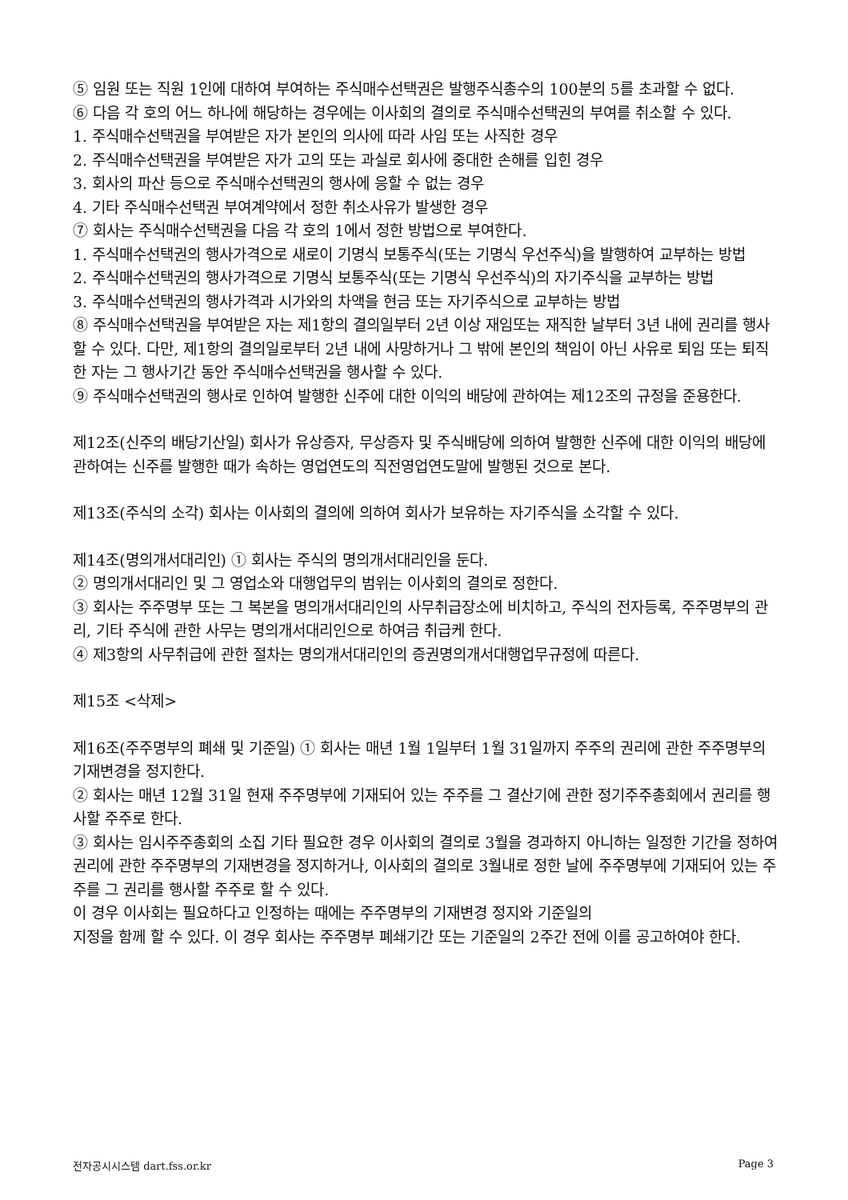⑤ 임원 또는 직원 1인에 대하여 부여하는 주식매수선택권은 발행주식총수의 100분의 5를 초과할 수 없다.
⑥ 다음 각 호의 어느 하나에 해당하는 경우에는 이사회의 결의로 주식매수선택권의 부여를 취소할 수 있다.
1. 주식매수선택권을 부여받은 자가 본인의 의사에 따라 사임 또는 사직한 경우
2. 주식매수선택권을 부여받은 자가 고의 또는 과실로 회사에 중대한 손해를 입힌 경우
3. 회사의 파산 등으로 주식매수선택권의 행사에 응할 수 없는 경우
4. 기타 주식매수선택권 부여계약에서 정한 취소사유가 발생한 경우
⑦ 회사는 주식매수선택권을 다음 각 호의 1에서 정한 방법으로 부여한다.
1. 주식매수선택권의 행사가격으로 새로이 기명식 보통주식(또는 기명식 우선주식)을 발행하여 교부하는 방법
2. 주식매수선택권의 행사가격으로 기명식 보통주식(또는 기명식 우선주식)의 자기주식을 교부하는 방법
3. 주식매수선택권의 행사가격과 시가와의 차액을 현금 또는 자기주식으로 교부하는 방법
⑧ 주식매수선택권을 부여받은 자는 제1항의 결의일부터 2년 이상 재임또는 재직한 날부터 3년 내에 권리를 행사할 수 있다. 다만, 제1항의 결의일로부터 2년 내에 사망하거나 그 밖에 본인의 책임이 아닌 사유로 퇴임 또는 퇴직한 자는 그 행사기간 동안 주식매수선택권을 행사할 수 있다.
⑨ 주식매수선택권의 행사로 인하여 발행한 신주에 대한 이익의 배당에 관하여는 제12조의 규정을 준용한다.
제12조(신주의 배당기산일) 회사가 유상증자, 무상증자 및 주식배당에 의하여 발행한 신주에 대한 이익의 배당에 관하여는 신주를 발행한 때가 속하는 영업연도의 직전영업연도말에 발행된 것으로 본다.
제13조(주식의 소각) 회사는 이사회의 결의에 의하여 회사가 보유하는 자기주식을 소각할 수 있다.
제14조(명의개서대리인) ① 회사는 주식의 명의개서대리인을 둔다.
② 명의개서대리인 및 그 영업소와 대행업무의 범위는 이사회의 결의로 정한다.
③ 회사는 주주명부 또는 그 복본을 명의개서대리인의 사무취급장소에 비치하고, 주식의 전자등록, 주주명부의 관리, 기타 주식에 관한 사무는 명의개서대리인으로 하여금 취급케 한다.
④ 제3항의 사무취급에 관한 절차는 명의개서대리인의 증권명의개서대행업무규정에 따른다.
제15조 <삭제>
제16조(주주명부의 폐쇄 및 기준일) ① 회사는 매년 1월 1일부터 1월 31일까지 주주의 권리에 관한 주주명부의 기재변경을 정지한다.
② 회사는 매년 12월 31일 현재 주주명부에 기재되어 있는 주주를 그 결산기에 관한 정기주주총회에서 권리를 행사할 주주로 한다.
③ 회사는 임시주주총회의 소집 기타 필요한 경우 이사회의 결의로 3월을 경과하지 아니하는 일정한 기간을 정하여 권리에 관한 주주명부의 기재변경을 정지하거나, 이사회의 결의로 3월내로 정한 날에 주주명부에 기재되어 있는 주주를 그 권리를 행사할 주주로 할 수 있다.
이 경우 이사회는 필요하다고 인정하는 때에는 주주명부의 기재변경 정지와 기준일의
지정을 함께 할 수 있다. 이 경우 회사는 주주명부 폐쇄기간 또는 기준일의 2주간 전에 이를 공고하여야 한다.
전자공시시스템 dart.fss.or.kr Page 3